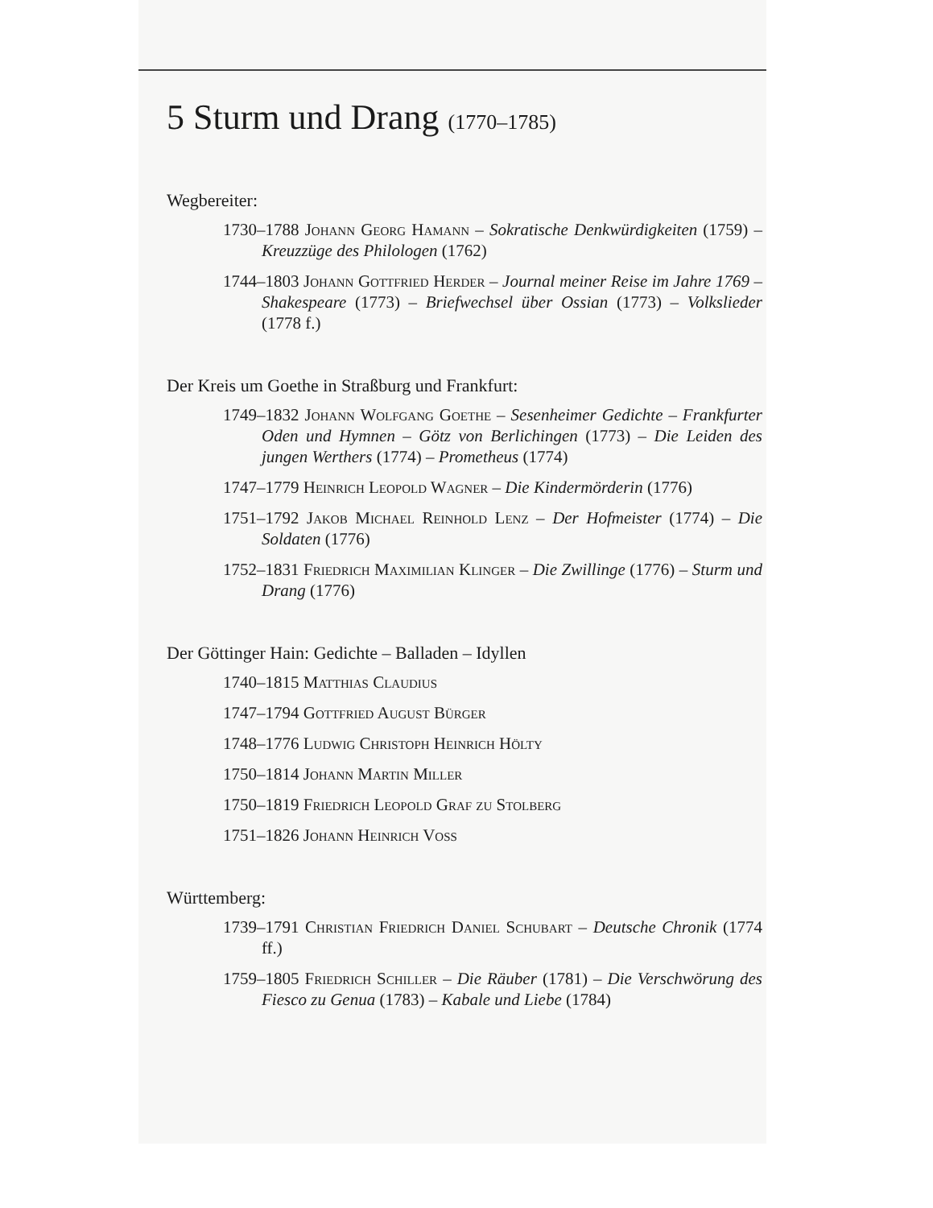5 Sturm und Drang (1770–1785)
Wegbereiter:
1730–1788 Johann Georg Hamann – Sokratische Denkwürdigkeiten (1759) – Kreuzzüge des Philologen (1762)
1744–1803 Johann Gottfried Herder – Journal meiner Reise im Jahre 1769 – Shakespeare (1773) – Briefwechsel über Ossian (1773) – Volkslieder (1778 f.)
Der Kreis um Goethe in Straßburg und Frankfurt:
1749–1832 Johann Wolfgang Goethe – Sesenheimer Gedichte – Frankfurter Oden und Hymnen – Götz von Berlichingen (1773) – Die Leiden des jungen Werthers (1774) – Prometheus (1774)
1747–1779 Heinrich Leopold Wagner – Die Kindermörderin (1776)
1751–1792 Jakob Michael Reinhold Lenz – Der Hofmeister (1774) – Die Soldaten (1776)
1752–1831 Friedrich Maximilian Klinger – Die Zwillinge (1776) – Sturm und Drang (1776)
Der Göttinger Hain: Gedichte – Balladen – Idyllen
1740–1815 Matthias Claudius
1747–1794 Gottfried August Bürger
1748–1776 Ludwig Christoph Heinrich Hölty
1750–1814 Johann Martin Miller
1750–1819 Friedrich Leopold Graf zu Stolberg
1751–1826 Johann Heinrich Voss
Württemberg:
1739–1791 Christian Friedrich Daniel Schubart – Deutsche Chronik (1774 ff.)
1759–1805 Friedrich Schiller – Die Räuber (1781) – Die Verschwörung des Fiesco zu Genua (1783) – Kabale und Liebe (1784)